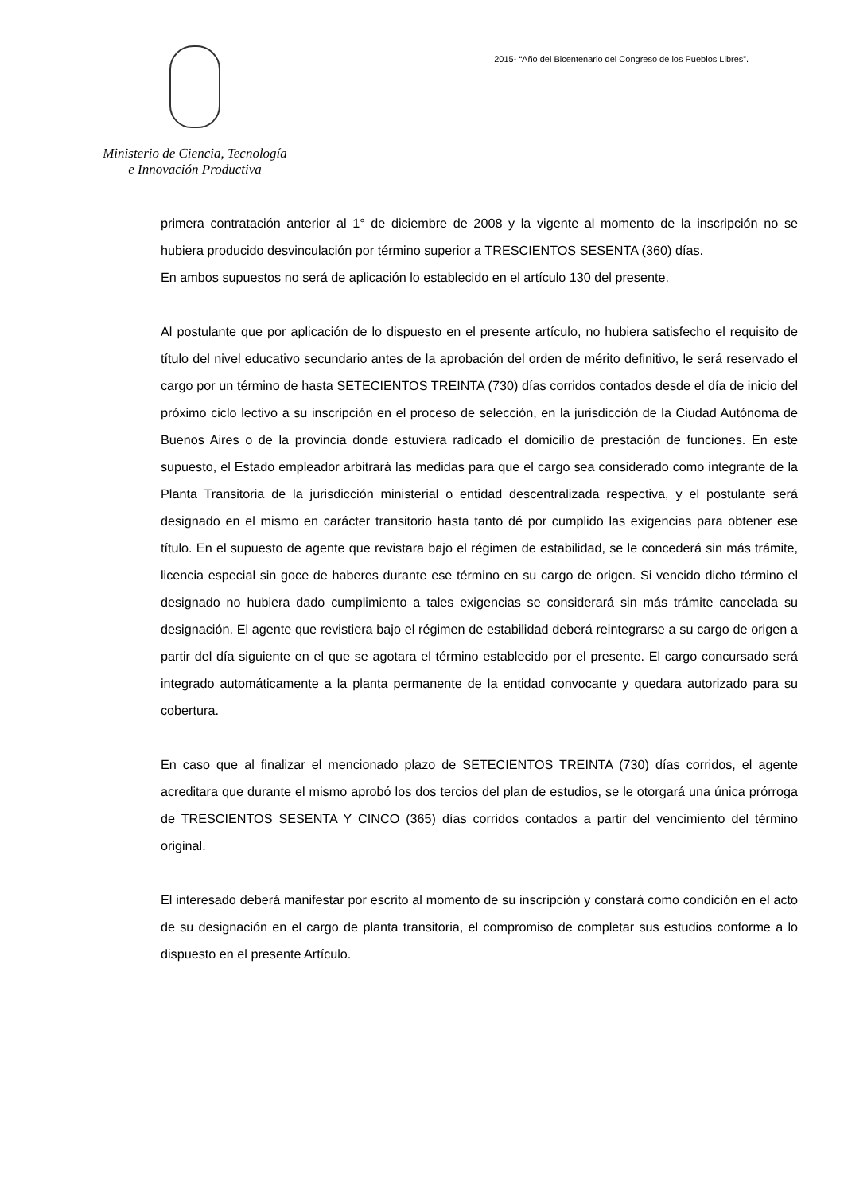Ministerio de Ciencia, Tecnología
e Innovación Productiva
2015- “Año del Bicentenario del Congreso de los Pueblos Libres”.
primera contratación anterior al 1° de diciembre de 2008 y la vigente al momento de la inscripción no se hubiera producido desvinculación por término superior a TRESCIENTOS SESENTA (360) días.
En ambos supuestos no será de aplicación lo establecido en el artículo 130 del presente.
Al postulante que por aplicación de lo dispuesto en el presente artículo, no hubiera satisfecho el requisito de título del nivel educativo secundario antes de la aprobación del orden de mérito definitivo, le será reservado el cargo por un término de hasta SETECIENTOS TREINTA (730) días corridos contados desde el día de inicio del próximo ciclo lectivo a su inscripción en el proceso de selección, en la jurisdicción de la Ciudad Autónoma de Buenos Aires o de la provincia donde estuviera radicado el domicilio de prestación de funciones. En este supuesto, el Estado empleador arbitrará las medidas para que el cargo sea considerado como integrante de la Planta Transitoria de la jurisdicción ministerial o entidad descentralizada respectiva, y el postulante será designado en el mismo en carácter transitorio hasta tanto dé por cumplido las exigencias para obtener ese título. En el supuesto de agente que revistara bajo el régimen de estabilidad, se le concederá sin más trámite, licencia especial sin goce de haberes durante ese término en su cargo de origen. Si vencido dicho término el designado no hubiera dado cumplimiento a tales exigencias se considerará sin más trámite cancelada su designación. El agente que revistiera bajo el régimen de estabilidad deberá reintegrarse a su cargo de origen a partir del día siguiente en el que se agotara el término establecido por el presente. El cargo concursado será integrado automáticamente a la planta permanente de la entidad convocante y quedara autorizado para su cobertura.
En caso que al finalizar el mencionado plazo de SETECIENTOS TREINTA (730) días corridos, el agente acreditara que durante el mismo aprobó los dos tercios del plan de estudios, se le otorgará una única prórroga de TRESCIENTOS SESENTA Y CINCO (365) días corridos contados a partir del vencimiento del término original.
El interesado deberá manifestar por escrito al momento de su inscripción y constará como condición en el acto de su designación en el cargo de planta transitoria, el compromiso de completar sus estudios conforme a lo dispuesto en el presente Artículo.